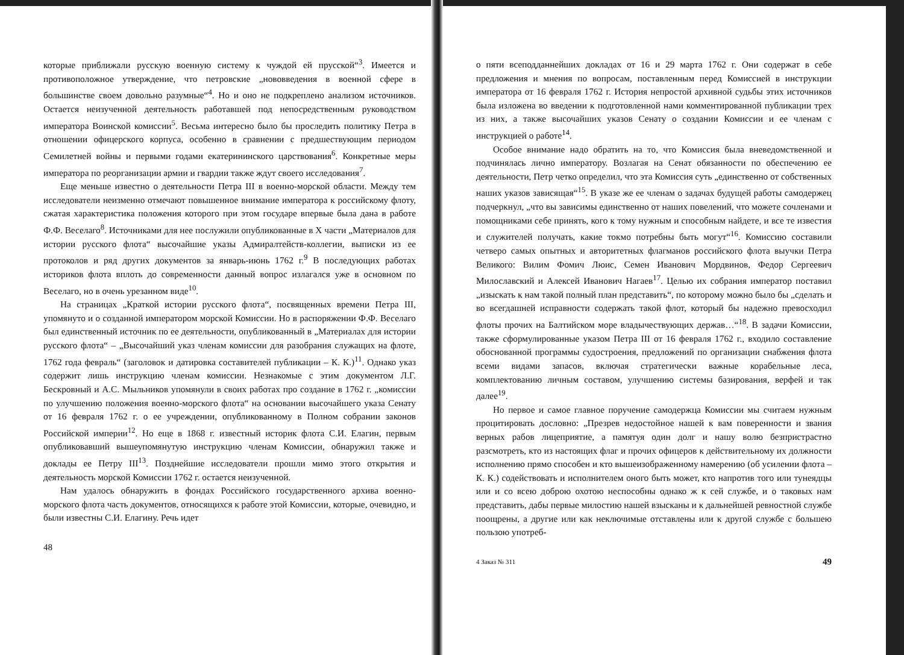которые приближали русскую военную систему к чуждой ей прусской“<sup>3</sup>. Имеется и противоположное утверждение, что петровские „нововведения в военной сфере в большинстве своем довольно разумные“<sup>4</sup>. Но и оно не подкреплено анализом источников. Остается неизученной деятельность работавшей под непосредственным руководством императора Воинской комиссии<sup>5</sup>. Весьма интересно было бы проследить политику Петра в отношении офицерского корпуса, особенно в сравнении с предшествующим периодом Семилетней войны и первыми годами екатерининского царствования<sup>6</sup>. Конкретные меры императора по реорганизации армии и гвардии также ждут своего исследования<sup>7</sup>.
Еще меньше известно о деятельности Петра III в военно-морской области. Между тем исследователи неизменно отмечают повышенное внимание императора к российскому флоту, сжатая характеристика положения которого при этом государе впервые была дана в работе Ф.Ф. Веселаго<sup>8</sup>. Источниками для нее послужили опубликованные в X части „Материалов для истории русского флота“ высочайшие указы Адмиралтейств-коллегии, выписки из ее протоколов и ряд других документов за январь-июнь 1762 г.<sup>9</sup> В последующих работах историков флота вплоть до современности данный вопрос излагался уже в основном по Веселаго, но в очень урезанном виде<sup>10</sup>.
На страницах „Краткой истории русского флота“, посвященных времени Петра III, упомянуто и о созданной императором морской Комиссии. Но в распоряжении Ф.Ф. Веселаго был единственный источник по ее деятельности, опубликованный в „Материалах для истории русского флота“ – „Высочайший указ членам комиссии для разобрания служащих на флоте, 1762 года февраль“ (заголовок и датировка составителей публикации – К. К.)<sup>11</sup>. Однако указ содержит лишь инструкцию членам комиссии. Незнакомые с этим документом Л.Г. Бескровный и А.С. Мыльников упомянули в своих работах про создание в 1762 г. „комиссии по улучшению положения военно-морского флота“ на основании высочайшего указа Сенату от 16 февраля 1762 г. о ее учреждении, опубликованному в Полном собрании законов Российской империи<sup>12</sup>. Но еще в 1868 г. известный историк флота С.И. Елагин, первым опубликовавший вышеупомянутую инструкцию членам Комиссии, обнаружил также и доклады ее Петру III<sup>13</sup>. Позднейшие исследователи прошли мимо этого открытия и деятельность морской Комиссии 1762 г. остается неизученной.
Нам удалось обнаружить в фондах Российского государственного архива военно-морского флота часть документов, относящихся к работе этой Комиссии, которые, очевидно, и были известны С.И. Елагину. Речь идет
48
о пяти всеподданнейших докладах от 16 и 29 марта 1762 г. Они содержат в себе предложения и мнения по вопросам, поставленным перед Комиссией в инструкции императора от 16 февраля 1762 г. История непростой архивной судьбы этих источников была изложена во введении к подготовленной нами комментированной публикации трех из них, а также высочайших указов Сенату о создании Комиссии и ее членам с инструкцией о работе<sup>14</sup>.
Особое внимание надо обратить на то, что Комиссия была вневедомственной и подчинялась лично императору. Возлагая на Сенат обязанности по обеспечению ее деятельности, Петр четко определил, что эта Комиссия суть „единственно от собственных наших указов зависящая“<sup>15</sup>. В указе же ее членам о задачах будущей работы самодержец подчеркнул, „что вы зависимы единственно от наших повелений, что можете сочленами и помощниками себе принять, кого к тому нужным и способным найдете, и все те известия и служителей получать, какие токмо потребны быть могут“<sup>16</sup>. Комиссию составили четверо самых опытных и авторитетных флагманов российского флота выучки Петра Великого: Вилим Фомич Люис, Семен Иванович Мордвинов, Федор Сергеевич Милославский и Алексей Иванович Нагаев<sup>17</sup>. Целью их собрания император поставил „изыскать к нам такой полный план представить“, по которому можно было бы „сделать и во всегдашней исправности содержать такой флот, который бы надежно превосходил флоты прочих на Балтийском море владычествующих держав…“<sup>18</sup>. В задачи Комиссии, также сформулированные указом Петра III от 16 февраля 1762 г., входило составление обоснованной программы судостроения, предложений по организации снабжения флота всеми видами запасов, включая стратегически важные корабельные леса, комплектованию личным составом, улучшению системы базирования, верфей и так далее<sup>19</sup>.
Но первое и самое главное поручение самодержца Комиссии мы считаем нужным процитировать дословно: „Презрев недостойное нашей к вам поверенности и звания верных рабов лицеприятие, а памятуя один долг и нашу волю безпристрастно разсмотреть, кто из настоящих флаг и прочих офицеров к действительному их должности исполнению прямо способен и кто вышеизображенному намерению (об усилении флота – К. К.) содействовать и исполнителем оного быть может, кто напротив того или тунеядцы или и со всею доброю охотою неспособны однако ж к сей службе, и о таковых нам представить, дабы первые милостию нашей взысканы и к дальнейшей ревностной службе поощрены, а другие или как неключимые отставлены или к другой службе с большею пользою употреб-
4 Заказ № 311 49